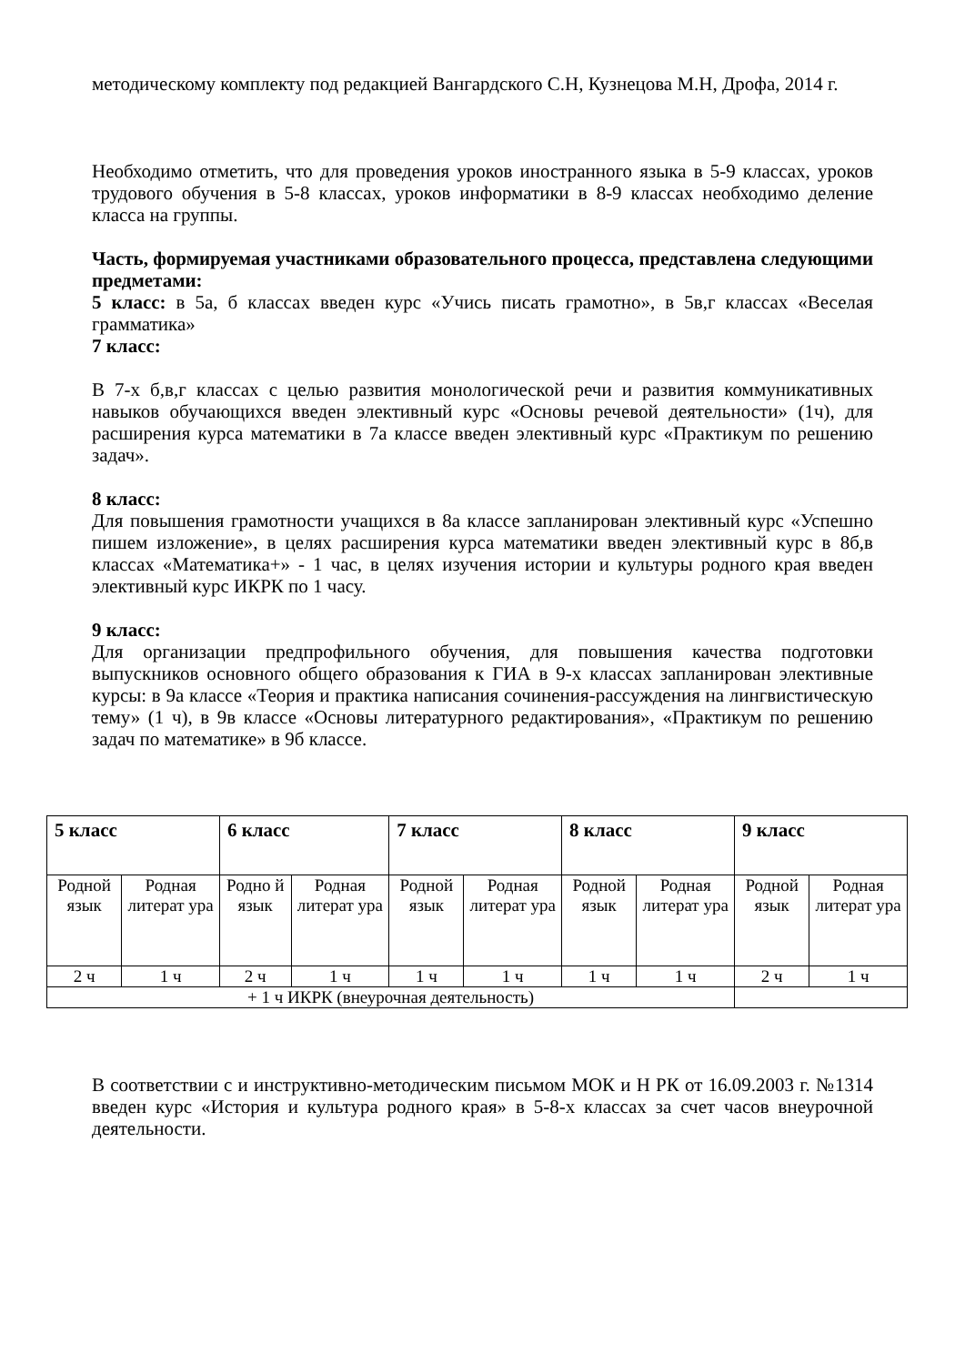методическому комплекту под редакцией Вангардского С.Н, Кузнецова М.Н, Дрофа, 2014 г.
Необходимо отметить, что для проведения уроков иностранного языка в 5-9 классах, уроков трудового обучения в 5-8 классах, уроков информатики в 8-9 классах необходимо деление класса на группы.
Часть, формируемая участниками образовательного процесса, представлена следующими предметами:
5 класс: в 5а, б классах введен курс «Учись писать грамотно», в 5в,г классах «Веселая грамматика»
7 класс:
В 7-х б,в,г классах с целью развития монологической речи и развития коммуникативных навыков обучающихся введен элективный курс «Основы речевой деятельности» (1ч), для расширения курса математики в 7а классе введен элективный курс «Практикум по решению задач».
8 класс:
Для повышения грамотности учащихся в 8а классе запланирован элективный курс «Успешно пишем изложение», в целях расширения курса математики введен элективный курс в 8б,в классах «Математика+» - 1 час, в целях изучения истории и культуры родного края введен элективный курс ИКРК по 1 часу.
9 класс:
Для организации предпрофильного обучения, для повышения качества подготовки выпускников основного общего образования к ГИА в 9-х классах запланирован элективные курсы: в 9а классе «Теория и практика написания сочинения-рассуждения на лингвистическую тему» (1 ч), в 9в классе «Основы литературного редактирования», «Практикум по решению задач по математике» в 9б классе.
| 5 класс | | 6 класс | | 7 класс | | 8 класс | | 9 класс | |
| Родной язык | Родная литерат ура | Родно й язык | Родная литерат ура | Родной язык | Родная литерат ура | Родной язык | Родная литерат ура | Родной язык | Родная литерат ура |
| 2 ч | 1 ч | 2 ч | 1 ч | 1 ч | 1 ч | 1 ч | 1 ч | 2 ч | 1 ч |
| + 1 ч ИКРК (внеурочная деятельность) | | | | | | | | | |
В соответствии с и инструктивно-методическим письмом МОК и Н РК от 16.09.2003 г. №1314 введен курс «История и культура родного края» в 5-8-х классах за счет часов внеурочной деятельности.